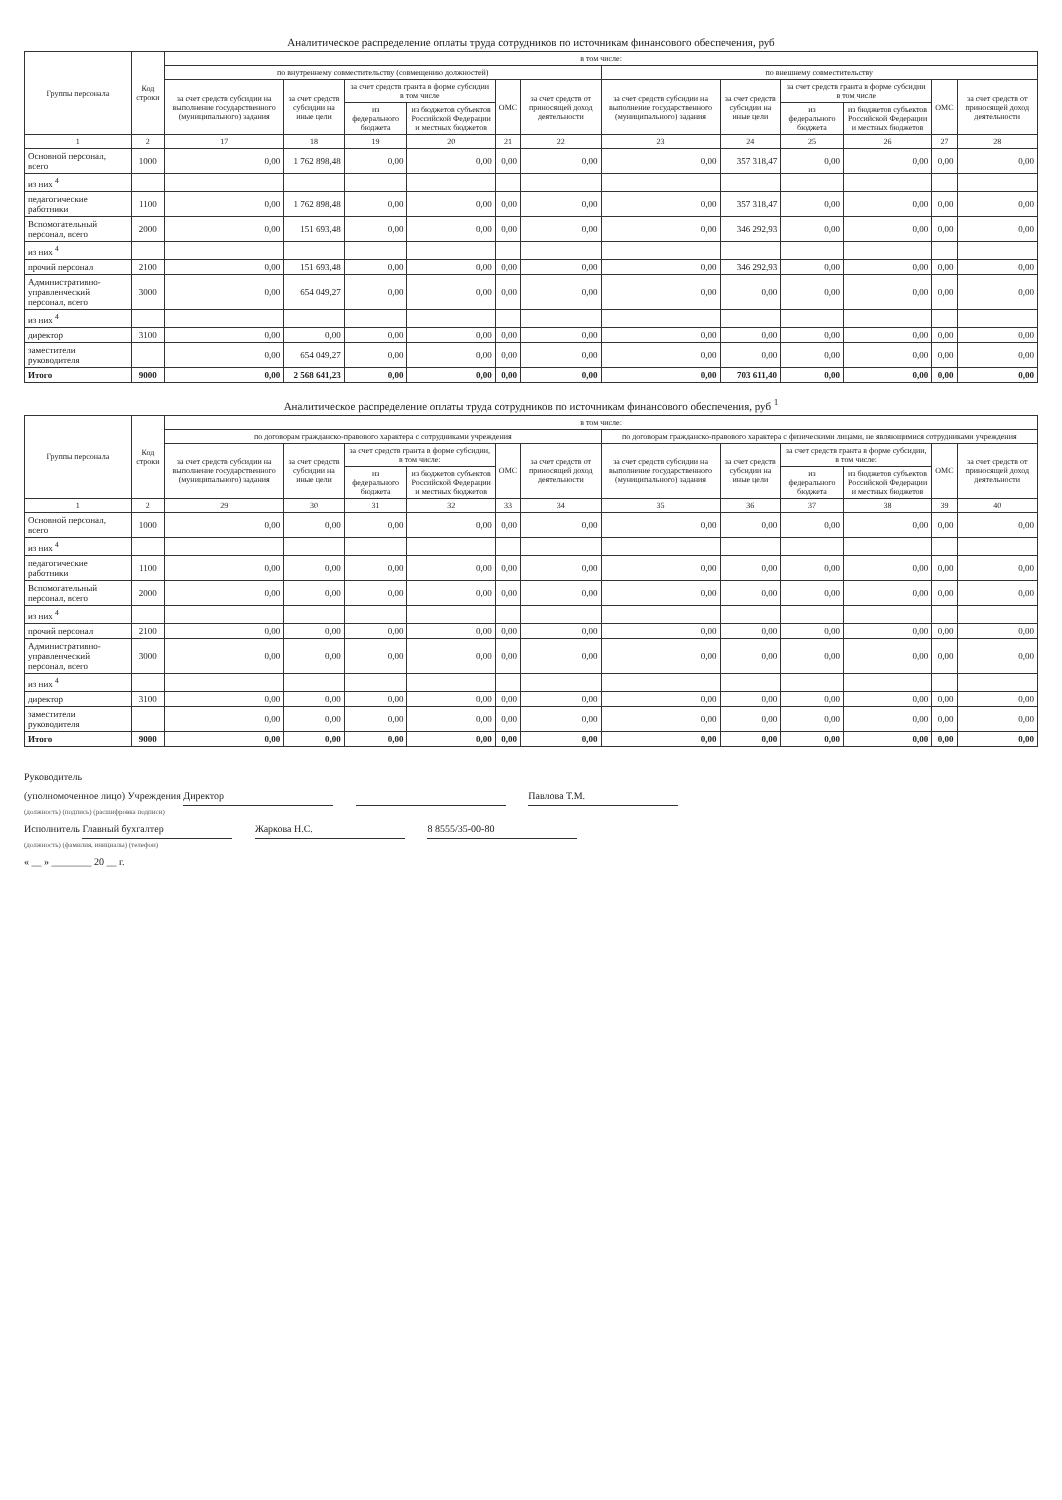Аналитическое распределение оплаты труда сотрудников по источникам финансового обеспечения, руб
| Группы персонала | Код строки | в том числе: | | | | | | | | | | | |
| --- | --- | --- | --- | --- | --- | --- | --- | --- | --- | --- | --- | --- | --- |
| | | по внутреннему совместительству (совмещению должностей) | | | | | | по внешнему совместительству | | | | | |
| | | за счет средств субсидии на выполнение государственного (муниципального) задания | за счет средств субсидии на иные цели | за счет средств гранта в форме субсидии в том числе | | ОМС | за счет средств от приносящей доход деятельности | за счет средств субсидии на выполнение государственного (муниципального) задания | за счет средств субсидии на иные цели | за счет средств гранта в форме субсидии в том числе | | ОМС | за счет средств от приносящей доход деятельности |
| | | | | из федерального бюджета | из бюджетов субъектов Российской Федерации и местных бюджетов | | | | | из федерального бюджета | из бюджетов субъектов Российской Федерации и местных бюджетов | | |
| 1 | 2 | 17 | 18 | 19 | 20 | 21 | 22 | 23 | 24 | 25 | 26 | 27 | 28 |
| Основной персонал, всего | 1000 | 0,00 | 1 762 898,48 | 0,00 | 0,00 | 0,00 | 0,00 | 0,00 | 357 318,47 | 0,00 | 0,00 | 0,00 | 0,00 |
| из них <sup>4</sup> | | | | | | | | | | | | | |
| педагогические работники | 1100 | 0,00 | 1 762 898,48 | 0,00 | 0,00 | 0,00 | 0,00 | 0,00 | 357 318,47 | 0,00 | 0,00 | 0,00 | 0,00 |
| Вспомогательный персонал, всего | 2000 | 0,00 | 151 693,48 | 0,00 | 0,00 | 0,00 | 0,00 | 0,00 | 346 292,93 | 0,00 | 0,00 | 0,00 | 0,00 |
| из них <sup>4</sup> | | | | | | | | | | | | | |
| прочий персонал | 2100 | 0,00 | 151 693,48 | 0,00 | 0,00 | 0,00 | 0,00 | 0,00 | 346 292,93 | 0,00 | 0,00 | 0,00 | 0,00 |
| Административно-управленческий персонал, всего | 3000 | 0,00 | 654 049,27 | 0,00 | 0,00 | 0,00 | 0,00 | 0,00 | 0,00 | 0,00 | 0,00 | 0,00 | 0,00 |
| из них <sup>4</sup> | | | | | | | | | | | | | |
| директор | 3100 | 0,00 | 0,00 | 0,00 | 0,00 | 0,00 | 0,00 | 0,00 | 0,00 | 0,00 | 0,00 | 0,00 | 0,00 |
| заместители руководителя | | 0,00 | 654 049,27 | 0,00 | 0,00 | 0,00 | 0,00 | 0,00 | 0,00 | 0,00 | 0,00 | 0,00 | 0,00 |
| Итого | 9000 | 0,00 | 2 568 641,23 | 0,00 | 0,00 | 0,00 | 0,00 | 0,00 | 703 611,40 | 0,00 | 0,00 | 0,00 | 0,00 |
Аналитическое распределение оплаты труда сотрудников по источникам финансового обеспечения, руб <sup>1</sup>
| Группы персонала | Код строки | в том числе: | | | | | | | | | | | |
| --- | --- | --- | --- | --- | --- | --- | --- | --- | --- | --- | --- | --- | --- |
| | | по договорам гражданско-правового характера с сотрудниками учреждения | | | | | | по договорам гражданско-правового характера с физическими лицами, не являющимися сотрудниками учреждения | | | | | |
| | | за счет средств субсидии на выполнение государственного (муниципального) задания | за счет средств субсидии на иные цели | за счет средств гранта в форме субсидии, в том числе: | | ОМС | за счет средств от приносящей доход деятельности | за счет средств субсидии на выполнение государственного (муниципального) задания | за счет средств субсидии на иные цели | за счет средств гранта в форме субсидии, в том числе: | | ОМС | за счет средств от приносящей доход деятельности |
| | | | | из федерального бюджета | из бюджетов субъектов Российской Федерации и местных бюджетов | | | | | из федерального бюджета | из бюджетов субъектов Российской Федерации и местных бюджетов | | |
| 1 | 2 | 29 | 30 | 31 | 32 | 33 | 34 | 35 | 36 | 37 | 38 | 39 | 40 |
| Основной персонал, всего | 1000 | 0,00 | 0,00 | 0,00 | 0,00 | 0,00 | 0,00 | 0,00 | 0,00 | 0,00 | 0,00 | 0,00 | 0,00 |
| из них <sup>4</sup> | | | | | | | | | | | | | |
| педагогические работники | 1100 | 0,00 | 0,00 | 0,00 | 0,00 | 0,00 | 0,00 | 0,00 | 0,00 | 0,00 | 0,00 | 0,00 | 0,00 |
| Вспомогательный персонал, всего | 2000 | 0,00 | 0,00 | 0,00 | 0,00 | 0,00 | 0,00 | 0,00 | 0,00 | 0,00 | 0,00 | 0,00 | 0,00 |
| из них <sup>4</sup> | | | | | | | | | | | | | |
| прочий персонал | 2100 | 0,00 | 0,00 | 0,00 | 0,00 | 0,00 | 0,00 | 0,00 | 0,00 | 0,00 | 0,00 | 0,00 | 0,00 |
| Административно-управленческий персонал, всего | 3000 | 0,00 | 0,00 | 0,00 | 0,00 | 0,00 | 0,00 | 0,00 | 0,00 | 0,00 | 0,00 | 0,00 | 0,00 |
| из них <sup>4</sup> | | | | | | | | | | | | | |
| директор | 3100 | 0,00 | 0,00 | 0,00 | 0,00 | 0,00 | 0,00 | 0,00 | 0,00 | 0,00 | 0,00 | 0,00 | 0,00 |
| заместители руководителя | | 0,00 | 0,00 | 0,00 | 0,00 | 0,00 | 0,00 | 0,00 | 0,00 | 0,00 | 0,00 | 0,00 | 0,00 |
| Итого | 9000 | 0,00 | 0,00 | 0,00 | 0,00 | 0,00 | 0,00 | 0,00 | 0,00 | 0,00 | 0,00 | 0,00 | 0,00 |
Руководитель
(уполномоченное лицо) Учреждения Директор Павлова Т.М.
(должность) (подпись) (расшифровка подписи)
Исполнитель Главный бухгалтер Жаркова Н.С. 8 8555/35-00-80
(должность) (фамилия, инициалы) (телефон)
« __ » ________ 20 __ г.